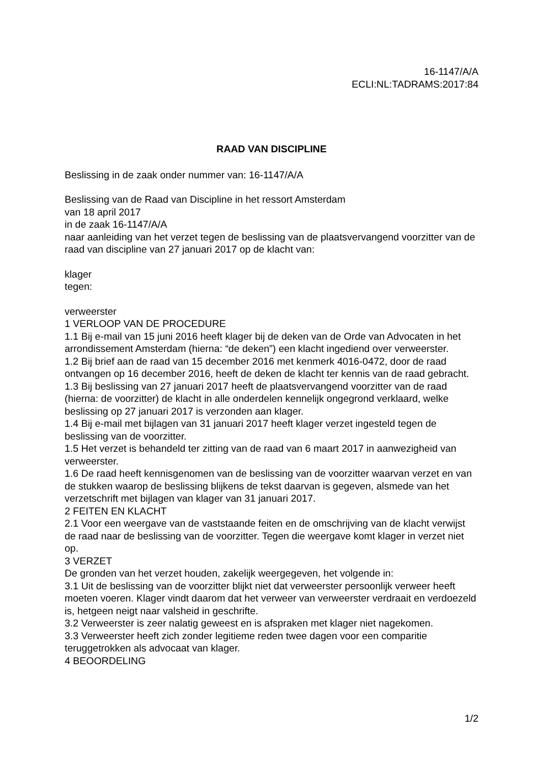16-1147/A/A
ECLI:NL:TADRAMS:2017:84
RAAD VAN DISCIPLINE
Beslissing in de zaak onder nummer van: 16-1147/A/A
Beslissing van de Raad van Discipline in het ressort Amsterdam
van 18 april 2017
in de zaak 16-1147/A/A
naar aanleiding van het verzet tegen de beslissing van de plaatsvervangend voorzitter van de raad van discipline van 27 januari 2017 op de klacht van:
klager
tegen:
verweerster
1 VERLOOP VAN DE PROCEDURE
1.1 Bij e-mail van 15 juni 2016 heeft klager bij de deken van de Orde van Advocaten in het arrondissement Amsterdam (hierna: “de deken”) een klacht ingediend over verweerster.
1.2 Bij brief aan de raad van 15 december 2016 met kenmerk 4016-0472, door de raad ontvangen op 16 december 2016, heeft de deken de klacht ter kennis van de raad gebracht.
1.3 Bij beslissing van 27 januari 2017 heeft de plaatsvervangend voorzitter van de raad (hierna: de voorzitter) de klacht in alle onderdelen kennelijk ongegrond verklaard, welke beslissing op 27 januari 2017 is verzonden aan klager.
1.4 Bij e-mail met bijlagen van 31 januari 2017 heeft klager verzet ingesteld tegen de beslissing van de voorzitter.
1.5 Het verzet is behandeld ter zitting van de raad van 6 maart 2017 in aanwezigheid van verweerster.
1.6 De raad heeft kennisgenomen van de beslissing van de voorzitter waarvan verzet en van de stukken waarop de beslissing blijkens de tekst daarvan is gegeven, alsmede van het verzetschrift met bijlagen van klager van 31 januari 2017.
2 FEITEN EN KLACHT
2.1 Voor een weergave van de vaststaande feiten en de omschrijving van de klacht verwijst de raad naar de beslissing van de voorzitter. Tegen die weergave komt klager in verzet niet op.
3 VERZET
De gronden van het verzet houden, zakelijk weergegeven, het volgende in:
3.1 Uit de beslissing van de voorzitter blijkt niet dat verweerster persoonlijk verweer heeft moeten voeren. Klager vindt daarom dat het verweer van verweerster verdraait en verdoezeld is, hetgeen neigt naar valsheid in geschrifte.
3.2 Verweerster is zeer nalatig geweest en is afspraken met klager niet nagekomen.
3.3 Verweerster heeft zich zonder legitieme reden twee dagen voor een comparitie teruggetrokken als advocaat van klager.
4 BEOORDELING
1/2